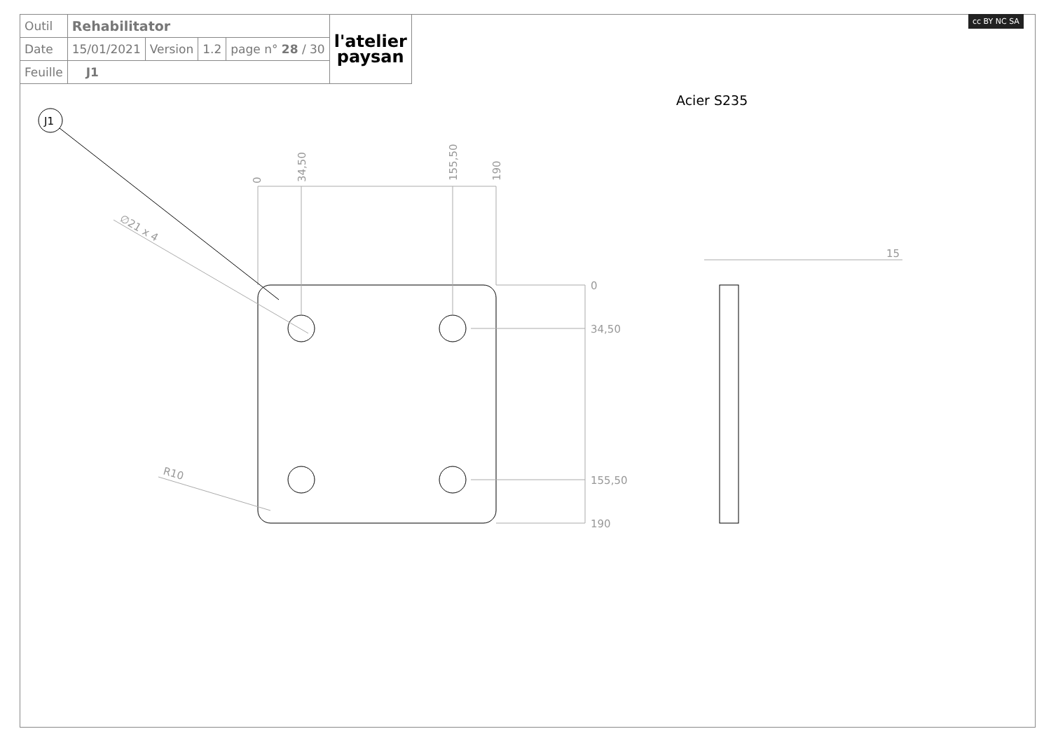| Outil | Rehabilitator | | | | l'atelier paysan |
| Date | 15/01/2021 | Version | 1.2 | page n° 28 / 30 | |
| Feuille | J1 | | | | |
cc BY NC SA
Acier S235
J1
0
34,50
155,50
190
0
34,50
155,50
190
15
∅21 x 4
R10